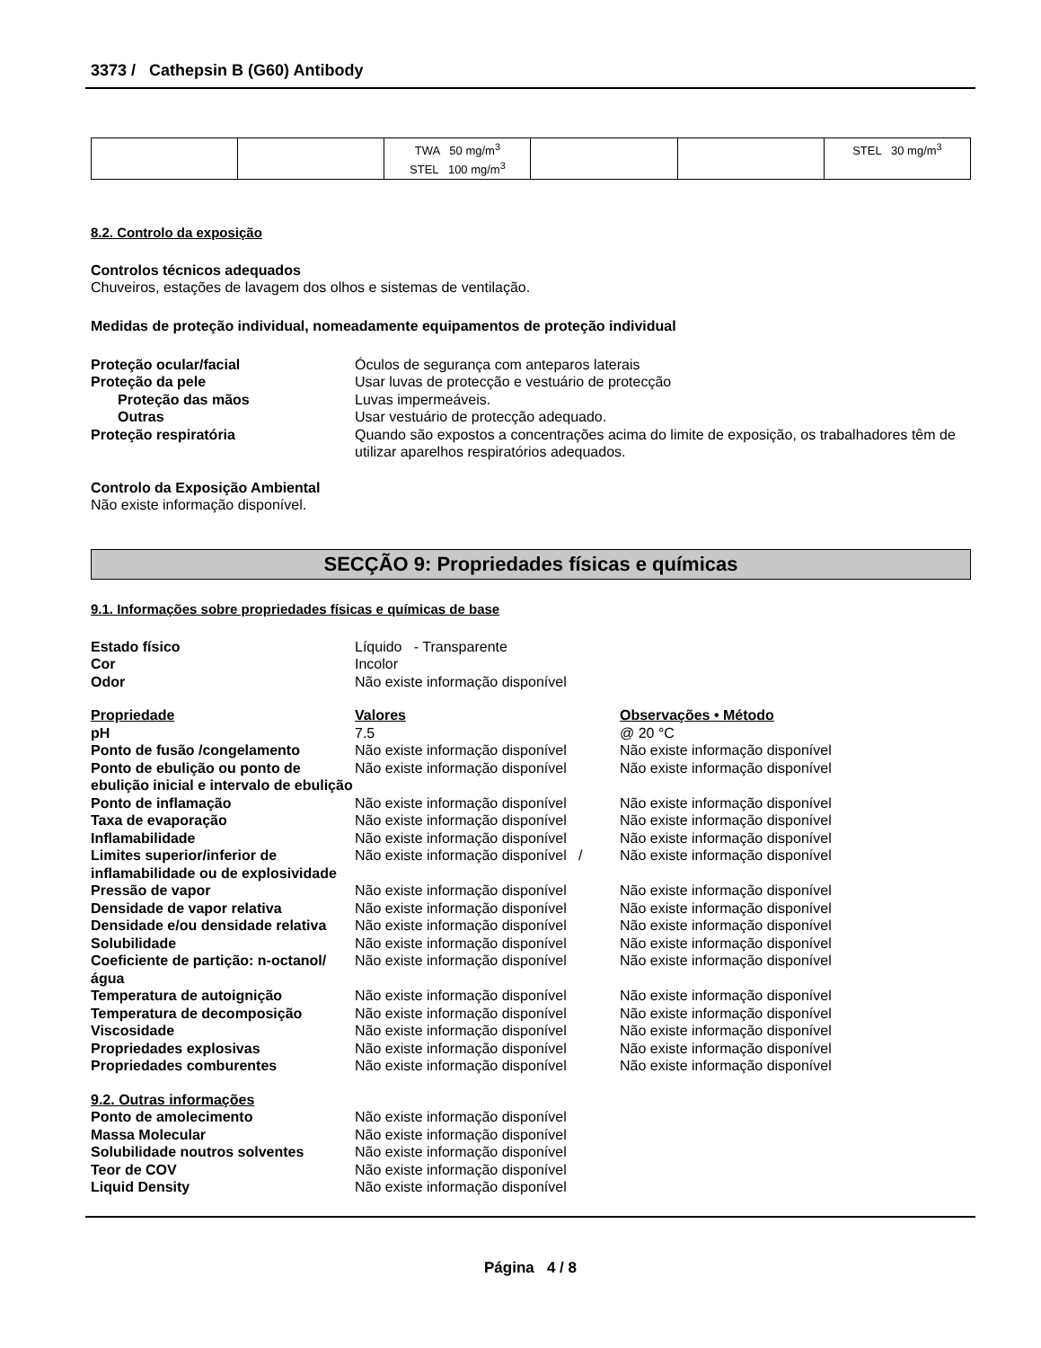3373 / Cathepsin B (G60) Antibody
| | | TWA 50 mg/m<sup>3</sup> STEL 100 mg/m<sup>3</sup> | | | STEL 30 mg/m<sup>3</sup> |
8.2. Controlo da exposição
Controlos técnicos adequados
Chuveiros, estações de lavagem dos olhos e sistemas de ventilação.
Medidas de proteção individual, nomeadamente equipamentos de proteção individual
Proteção ocular/facial Óculos de segurança com anteparos laterais Proteção da pele Usar luvas de protecção e vestuário de protecção Proteção das mãos Luvas impermeáveis. Outras Usar vestuário de protecção adequado. Proteção respiratória Quando são expostos a concentrações acima do limite de exposição, os trabalhadores têm de utilizar aparelhos respiratórios adequados.
Controlo da Exposição Ambiental
Não existe informação disponível.
SECÇÃO 9: Propriedades físicas e químicas
9.1. Informações sobre propriedades físicas e químicas de base
Estado físico Líquido - Transparente Cor Incolor Odor Não existe informação disponível
Propriedade Valores Observações • Método pH 7.5 @ 20 °C Ponto de fusão /congelamento Não existe informação disponível Não existe informação disponível Ponto de ebulição ou ponto de ebulição inicial e intervalo de ebulição Não existe informação disponível Não existe informação disponível Ponto de inflamação Não existe informação disponível Não existe informação disponível Taxa de evaporação Não existe informação disponível Não existe informação disponível Inflamabilidade Não existe informação disponível Não existe informação disponível Limites superior/inferior de inflamabilidade ou de explosividade Não existe informação disponível / Não existe informação disponível Pressão de vapor Não existe informação disponível Não existe informação disponível Densidade de vapor relativa Não existe informação disponível Não existe informação disponível Densidade e/ou densidade relativa Não existe informação disponível Não existe informação disponível Solubilidade Não existe informação disponível Não existe informação disponível Coeficiente de partição: n-octanol/água Não existe informação disponível Não existe informação disponível Temperatura de autoignição Não existe informação disponível Não existe informação disponível Temperatura de decomposição Não existe informação disponível Não existe informação disponível Viscosidade Não existe informação disponível Não existe informação disponível Propriedades explosivas Não existe informação disponível Não existe informação disponível Propriedades comburentes Não existe informação disponível Não existe informação disponível
9.2. Outras informações Ponto de amolecimento Não existe informação disponível Massa Molecular Não existe informação disponível Solubilidade noutros solventes Não existe informação disponível Teor de COV Não existe informação disponível Liquid Density Não existe informação disponível
Página 4 / 8